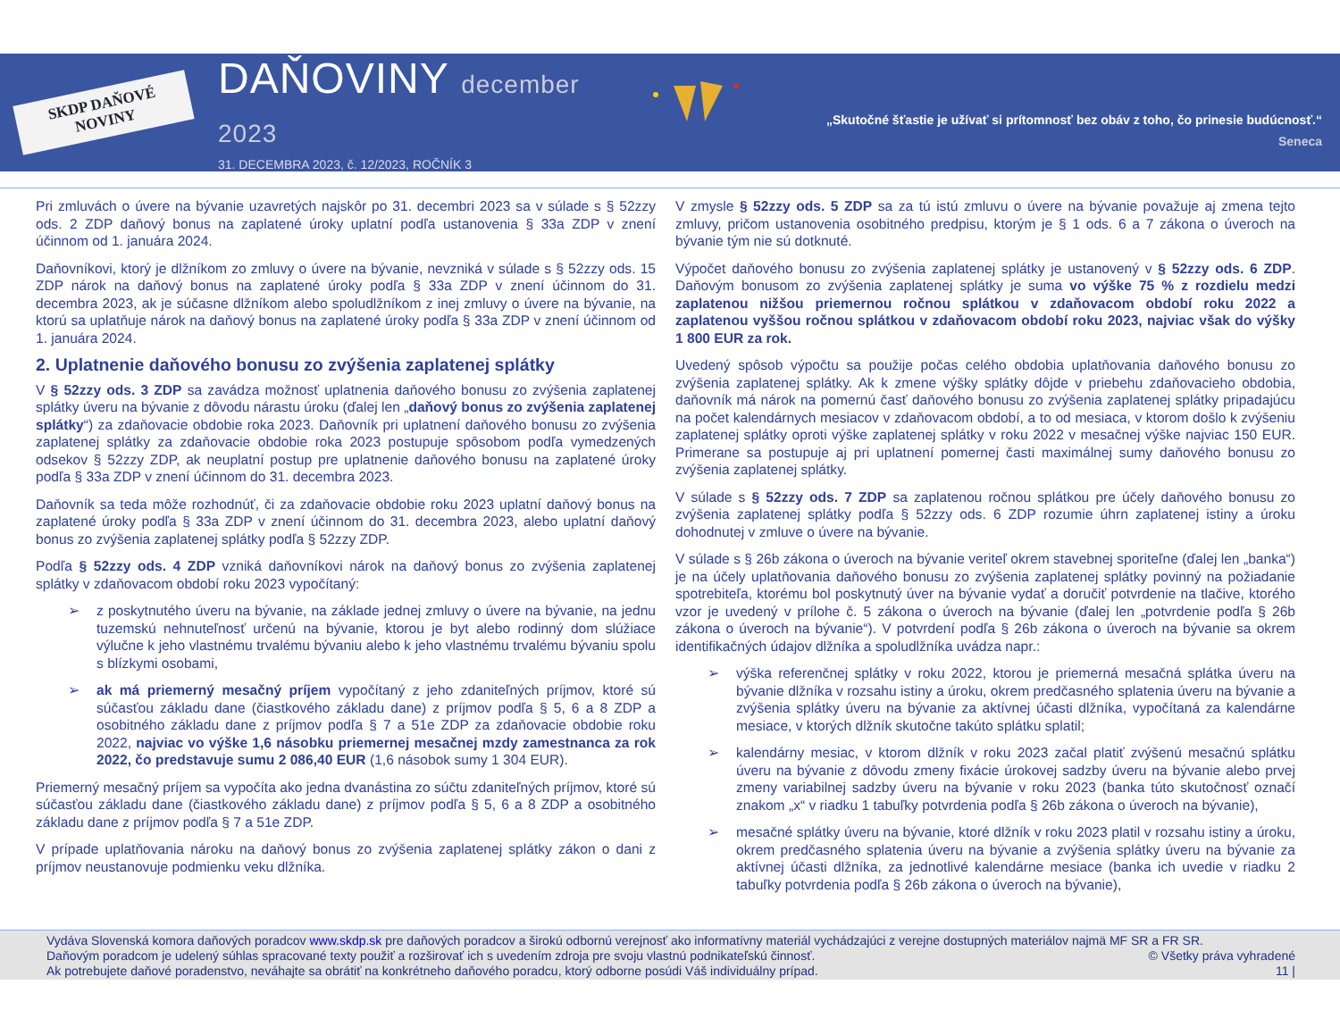SKDP DAŇOVÉ NOVINY
DAŇOVINY december 2023
31. DECEMBRA 2023, č. 12/2023, ROČNÍK 3
„Skutočné šťastie je užívať si prítomnosť bez obáv z toho, čo prinesie budúcnosť.“
Seneca
Pri zmluvách o úvere na bývanie uzavretých najskôr po 31. decembri 2023 sa v súlade s § 52zzy ods. 2 ZDP daňový bonus na zaplatené úroky uplatní podľa ustanovenia § 33a ZDP v znení účinnom od 1. januára 2024.
Daňovníkovi, ktorý je dlžníkom zo zmluvy o úvere na bývanie, nevzniká v súlade s § 52zzy ods. 15 ZDP nárok na daňový bonus na zaplatené úroky podľa § 33a ZDP v znení účinnom do 31. decembra 2023, ak je súčasne dlžníkom alebo spoludlžníkom z inej zmluvy o úvere na bývanie, na ktorú sa uplatňuje nárok na daňový bonus na zaplatené úroky podľa § 33a ZDP v znení účinnom od 1. januára 2024.
2. Uplatnenie daňového bonusu zo zvýšenia zaplatenej splátky
V § 52zzy ods. 3 ZDP sa zavádza možnosť uplatnenia daňového bonusu zo zvýšenia zaplatenej splátky úveru na bývanie z dôvodu nárastu úroku (ďalej len „daňový bonus zo zvýšenia zaplatenej splátky“) za zdaňovacie obdobie roka 2023. Daňovník pri uplatnení daňového bonusu zo zvýšenia zaplatenej splátky za zdaňovacie obdobie roka 2023 postupuje spôsobom podľa vymedzených odsekov § 52zzy ZDP, ak neuplatní postup pre uplatnenie daňového bonusu na zaplatené úroky podľa § 33a ZDP v znení účinnom do 31. decembra 2023.
Daňovník sa teda môže rozhodnúť, či za zdaňovacie obdobie roku 2023 uplatní daňový bonus na zaplatené úroky podľa § 33a ZDP v znení účinnom do 31. decembra 2023, alebo uplatní daňový bonus zo zvýšenia zaplatenej splátky podľa § 52zzy ZDP.
Podľa § 52zzy ods. 4 ZDP vzniká daňovníkovi nárok na daňový bonus zo zvýšenia zaplatenej splátky v zdaňovacom období roku 2023 vypočítaný:
➢ z poskytnutého úveru na bývanie, na základe jednej zmluvy o úvere na bývanie, na jednu tuzemskú nehnuteľnosť určenú na bývanie, ktorou je byt alebo rodinný dom slúžiace výlučne k jeho vlastnému trvalému bývaniu alebo k jeho vlastnému trvalému bývaniu spolu s blízkymi osobami,
➢ ak má priemerný mesačný príjem vypočítaný z jeho zdaniteľných príjmov, ktoré sú súčasťou základu dane (čiastkového základu dane) z príjmov podľa § 5, 6 a 8 ZDP a osobitného základu dane z príjmov podľa § 7 a 51e ZDP za zdaňovacie obdobie roku 2022, najviac vo výške 1,6 násobku priemernej mesačnej mzdy zamestnanca za rok 2022, čo predstavuje sumu 2 086,40 EUR (1,6 násobok sumy 1 304 EUR).
Priemerný mesačný príjem sa vypočíta ako jedna dvanástina zo súčtu zdaniteľných príjmov, ktoré sú súčasťou základu dane (čiastkového základu dane) z príjmov podľa § 5, 6 a 8 ZDP a osobitného základu dane z príjmov podľa § 7 a 51e ZDP.
V prípade uplatňovania nároku na daňový bonus zo zvýšenia zaplatenej splátky zákon o dani z príjmov neustanovuje podmienku veku dlžníka.
V zmysle § 52zzy ods. 5 ZDP sa za tú istú zmluvu o úvere na bývanie považuje aj zmena tejto zmluvy, pričom ustanovenia osobitného predpisu, ktorým je § 1 ods. 6 a 7 zákona o úveroch na bývanie tým nie sú dotknuté.
Výpočet daňového bonusu zo zvýšenia zaplatenej splátky je ustanovený v § 52zzy ods. 6 ZDP. Daňovým bonusom zo zvýšenia zaplatenej splátky je suma vo výške 75 % z rozdielu medzi zaplatenou nižšou priemernou ročnou splátkou v zdaňovacom období roku 2022 a zaplatenou vyššou ročnou splátkou v zdaňovacom období roku 2023, najviac však do výšky 1 800 EUR za rok.
Uvedený spôsob výpočtu sa použije počas celého obdobia uplatňovania daňového bonusu zo zvýšenia zaplatenej splátky. Ak k zmene výšky splátky dôjde v priebehu zdaňovacieho obdobia, daňovník má nárok na pomernú časť daňového bonusu zo zvýšenia zaplatenej splátky pripadajúcu na počet kalendárnych mesiacov v zdaňovacom období, a to od mesiaca, v ktorom došlo k zvýšeniu zaplatenej splátky oproti výške zaplatenej splátky v roku 2022 v mesačnej výške najviac 150 EUR. Primerane sa postupuje aj pri uplatnení pomernej časti maximálnej sumy daňového bonusu zo zvýšenia zaplatenej splátky.
V súlade s § 52zzy ods. 7 ZDP sa zaplatenou ročnou splátkou pre účely daňového bonusu zo zvýšenia zaplatenej splátky podľa § 52zzy ods. 6 ZDP rozumie úhrn zaplatenej istiny a úroku dohodnutej v zmluve o úvere na bývanie.
V súlade s § 26b zákona o úveroch na bývanie veriteľ okrem stavebnej sporiteľne (ďalej len „banka“) je na účely uplatňovania daňového bonusu zo zvýšenia zaplatenej splátky povinný na požiadanie spotrebiteľa, ktorému bol poskytnutý úver na bývanie vydať a doručiť potvrdenie na tlačive, ktorého vzor je uvedený v prílohe č. 5 zákona o úveroch na bývanie (ďalej len „potvrdenie podľa § 26b zákona o úveroch na bývanie“). V potvrdení podľa § 26b zákona o úveroch na bývanie sa okrem identifikačných údajov dlžníka a spoludlžníka uvádza napr.:
➢ výška referenčnej splátky v roku 2022, ktorou je priemerná mesačná splátka úveru na bývanie dlžníka v rozsahu istiny a úroku, okrem predčasného splatenia úveru na bývanie a zvýšenia splátky úveru na bývanie za aktívnej účasti dlžníka, vypočítaná za kalendárne mesiace, v ktorých dlžník skutočne takúto splátku splatil;
➢ kalendárny mesiac, v ktorom dlžník v roku 2023 začal platiť zvýšenú mesačnú splátku úveru na bývanie z dôvodu zmeny fixácie úrokovej sadzby úveru na bývanie alebo prvej zmeny variabilnej sadzby úveru na bývanie v roku 2023 (banka túto skutočnosť označí znakom „x“ v riadku 1 tabuľky potvrdenia podľa § 26b zákona o úveroch na bývanie),
➢ mesačné splátky úveru na bývanie, ktoré dlžník v roku 2023 platil v rozsahu istiny a úroku, okrem predčasného splatenia úveru na bývanie a zvýšenia splátky úveru na bývanie za aktívnej účasti dlžníka, za jednotlivé kalendárne mesiace (banka ich uvedie v riadku 2 tabuľky potvrdenia podľa § 26b zákona o úveroch na bývanie),
Vydáva Slovenská komora daňových poradcov www.skdp.sk pre daňových poradcov a širokú odbornú verejnosť ako informatívny materiál vychádzajúci z verejne dostupných materiálov najmä MF SR a FR SR.
Daňovým poradcom je udelený súhlas spracované texty použiť a rozširovať ich s uvedením zdroja pre svoju vlastnú podnikateľskú činnosť. © Všetky práva vyhradené
Ak potrebujete daňové poradenstvo, neváhajte sa obrátiť na konkrétneho daňového poradcu, ktorý odborne posúdi Váš individuálny prípad. 11 |